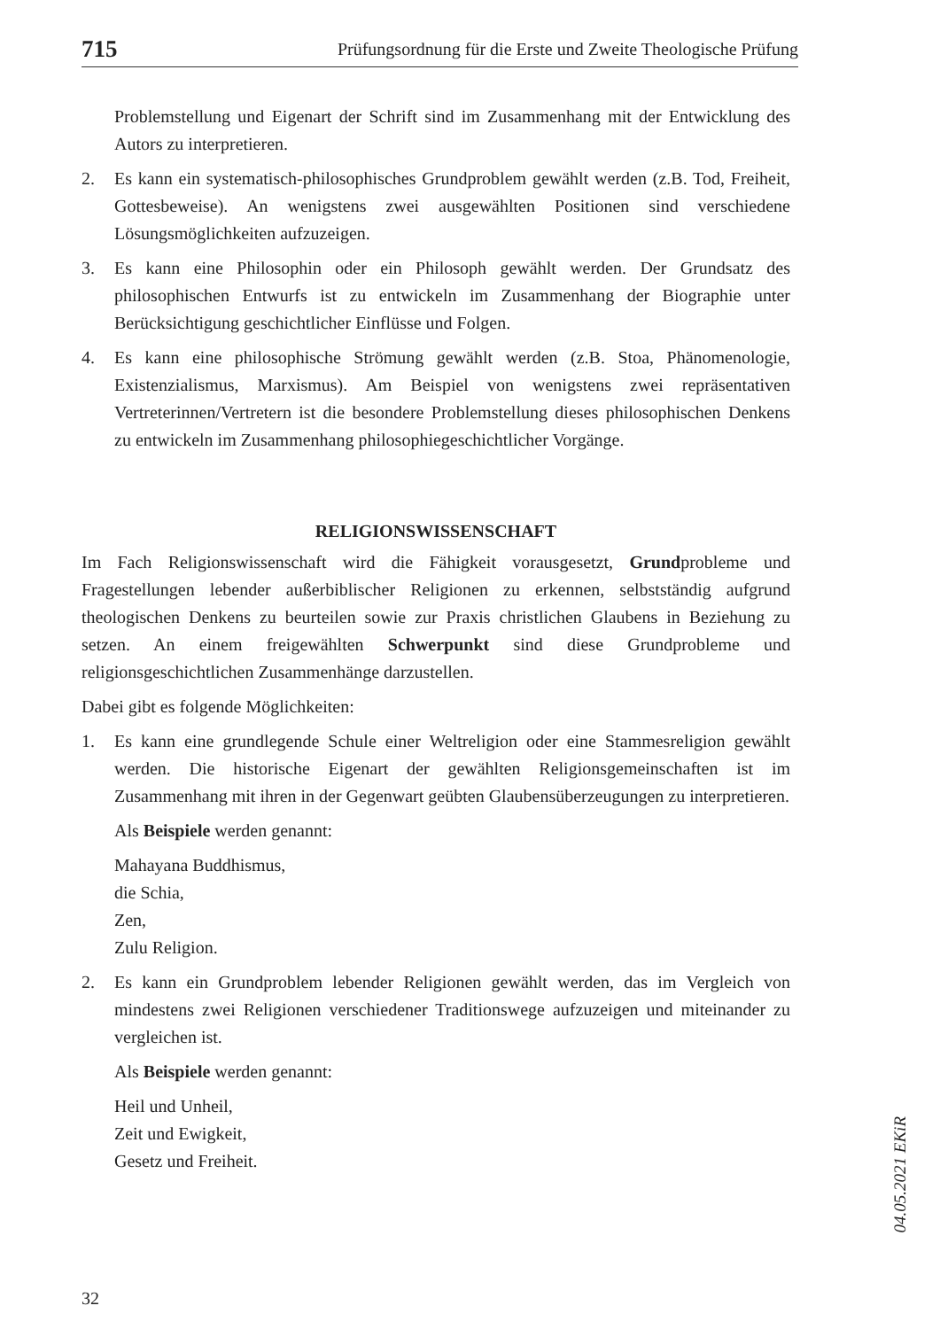715 Prüfungsordnung für die Erste und Zweite Theologische Prüfung
Problemstellung und Eigenart der Schrift sind im Zusammenhang mit der Entwicklung des Autors zu interpretieren.
2. Es kann ein systematisch-philosophisches Grundproblem gewählt werden (z.B. Tod, Freiheit, Gottesbeweise). An wenigstens zwei ausgewählten Positionen sind verschiedene Lösungsmöglichkeiten aufzuzeigen.
3. Es kann eine Philosophin oder ein Philosoph gewählt werden. Der Grundsatz des philosophischen Entwurfs ist zu entwickeln im Zusammenhang der Biographie unter Berücksichtigung geschichtlicher Einflüsse und Folgen.
4. Es kann eine philosophische Strömung gewählt werden (z.B. Stoa, Phänomenologie, Existenzialismus, Marxismus). Am Beispiel von wenigstens zwei repräsentativen Vertreterinnen/Vertretern ist die besondere Problemstellung dieses philosophischen Denkens zu entwickeln im Zusammenhang philosophiegeschichtlicher Vorgänge.
RELIGIONSWISSENSCHAFT
Im Fach Religionswissenschaft wird die Fähigkeit vorausgesetzt, Grundprobleme und Fragestellungen lebender außerbiblischer Religionen zu erkennen, selbstständig aufgrund theologischen Denkens zu beurteilen sowie zur Praxis christlichen Glaubens in Beziehung zu setzen. An einem freigewählten Schwerpunkt sind diese Grundprobleme und religionsgeschichtlichen Zusammenhänge darzustellen.
Dabei gibt es folgende Möglichkeiten:
1. Es kann eine grundlegende Schule einer Weltreligion oder eine Stammesreligion gewählt werden. Die historische Eigenart der gewählten Religionsgemeinschaften ist im Zusammenhang mit ihren in der Gegenwart geübten Glaubensüberzeugungen zu interpretieren.
Als Beispiele werden genannt:
Mahayana Buddhismus,
die Schia,
Zen,
Zulu Religion.
2. Es kann ein Grundproblem lebender Religionen gewählt werden, das im Vergleich von mindestens zwei Religionen verschiedener Traditionswege aufzuzeigen und miteinander zu vergleichen ist.
Als Beispiele werden genannt:
Heil und Unheil,
Zeit und Ewigkeit,
Gesetz und Freiheit.
04.05.2021 EKiR
32